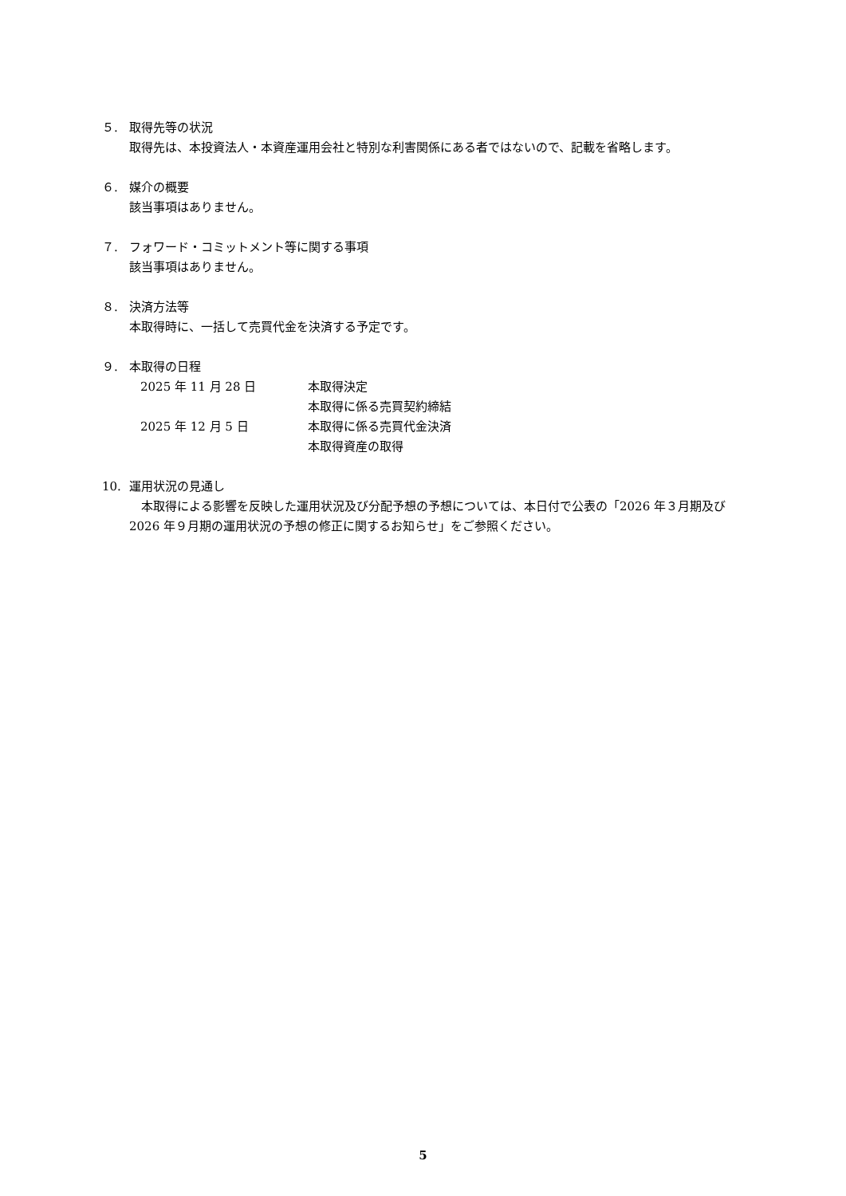５. 取得先等の状況
取得先は、本投資法人・本資産運用会社と特別な利害関係にある者ではないので、記載を省略します。
６. 媒介の概要
該当事項はありません。
７. フォワード・コミットメント等に関する事項
該当事項はありません。
８. 決済方法等
本取得時に、一括して売買代金を決済する予定です。
９. 本取得の日程
| 2025 年 11 月 28 日 | 本取得決定 本取得に係る売買契約締結 |
| 2025 年 12 月 5 日 | 本取得に係る売買代金決済 本取得資産の取得 |
10. 運用状況の見通し
　本取得による影響を反映した運用状況及び分配予想の予想については、本日付で公表の「2026 年３月期及び 2026 年９月期の運用状況の予想の修正に関するお知らせ」をご参照ください。
5